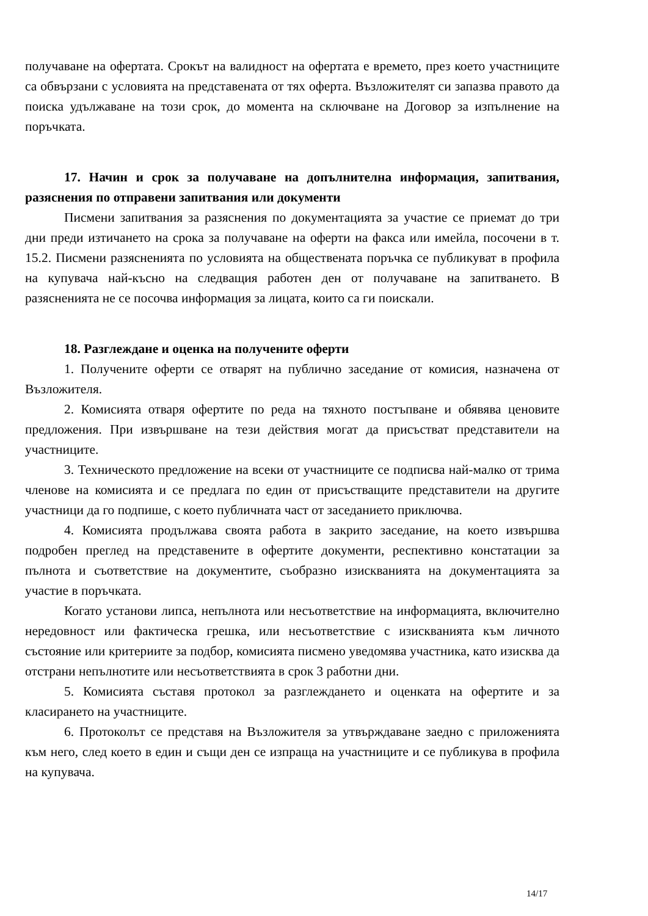получаване на офертата. Срокът на валидност на офертата е времето, през което участниците са обвързани с условията на представената от тях оферта. Възложителят си запазва правото да поиска удължаване на този срок, до момента на сключване на Договор за изпълнение на поръчката.
17. Начин и срок за получаване на допълнителна информация, запитвания, разяснения по отправени запитвания или документи
Писмени запитвания за разяснения по документацията за участие се приемат до три дни преди изтичането на срока за получаване на оферти на факса или имейла, посочени в т. 15.2. Писмени разясненията по условията на обществената поръчка се публикуват в профила на купувача най-късно на следващия работен ден от получаване на запитването. В разясненията не се посочва информация за лицата, които са ги поискали.
18. Разглеждане и оценка на получените оферти
1. Получените оферти се отварят на публично заседание от комисия, назначена от Възложителя.
2. Комисията отваря офертите по реда на тяхното постъпване и обявява ценовите предложения. При извършване на тези действия могат да присъстват представители на участниците.
3. Техническото предложение на всеки от участниците се подписва най-малко от трима членове на комисията и се предлага по един от присъстващите представители на другите участници да го подпише, с което публичната част от заседанието приключва.
4. Комисията продължава своята работа в закрито заседание, на което извършва подробен преглед на представените в офертите документи, респективно констатации за пълнота и съответствие на документите, съобразно изискванията на документацията за участие в поръчката.
Когато установи липса, непълнота или несъответствие на информацията, включително нередовност или фактическа грешка, или несъответствие с изискванията към личното състояние или критериите за подбор, комисията писмено уведомява участника, като изисква да отстрани непълнотите или несъответствията в срок 3 работни дни.
5. Комисията съставя протокол за разглеждането и оценката на офертите и за класирането на участниците.
6. Протоколът се представя на Възложителя за утвърждаване заедно с приложенията към него, след което в един и същи ден се изпраща на участниците и се публикува в профила на купувача.
14/17